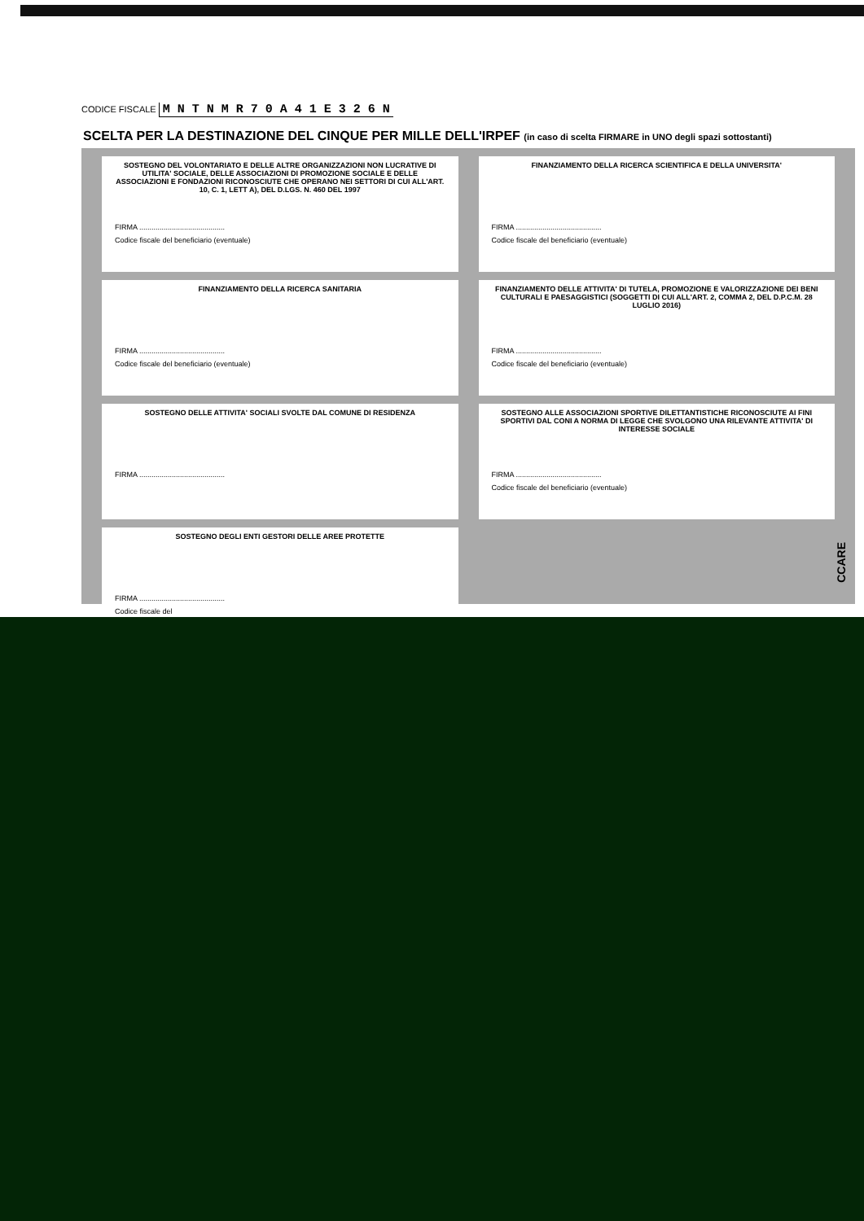CODICE FISCALE M N T N M R 7 0 A 4 1 E 3 2 6 N
SCELTA PER LA DESTINAZIONE DEL CINQUE PER MILLE DELL'IRPEF (in caso di scelta FIRMARE in UNO degli spazi sottostanti)
SOSTEGNO DEL VOLONTARIATO E DELLE ALTRE ORGANIZZAZIONI NON LUCRATIVE DI UTILITA' SOCIALE, DELLE ASSOCIAZIONI DI PROMOZIONE SOCIALE E DELLE ASSOCIAZIONI E FONDAZIONI RICONOSCIUTE CHE OPERANO NEI SETTORI DI CUI ALL'ART. 10, C. 1, LETT A), DEL D.LGS. N. 460 DEL 1997
FIRMA ..........................................
Codice fiscale del beneficiario (eventuale)
FINANZIAMENTO DELLA RICERCA SCIENTIFICA E DELLA UNIVERSITA'
FIRMA ..........................................
Codice fiscale del beneficiario (eventuale)
FINANZIAMENTO DELLA RICERCA SANITARIA
FIRMA ..........................................
Codice fiscale del beneficiario (eventuale)
FINANZIAMENTO DELLE ATTIVITA' DI TUTELA, PROMOZIONE E VALORIZZAZIONE DEI BENI CULTURALI E PAESAGGISTICI (SOGGETTI DI CUI ALL'ART. 2, COMMA 2, DEL D.P.C.M. 28 LUGLIO 2016)
FIRMA ..........................................
Codice fiscale del beneficiario (eventuale)
SOSTEGNO DELLE ATTIVITA' SOCIALI SVOLTE DAL COMUNE DI RESIDENZA
FIRMA ..........................................
SOSTEGNO ALLE ASSOCIAZIONI SPORTIVE DILETTANTISTICHE RICONOSCIUTE AI FINI SPORTIVI DAL CONI A NORMA DI LEGGE CHE SVOLGONO UNA RILEVANTE ATTIVITA' DI INTERESSE SOCIALE
FIRMA ..........................................
Codice fiscale del beneficiario (eventuale)
SOSTEGNO DEGLI ENTI GESTORI DELLE AREE PROTETTE
FIRMA ..........................................
Codice fiscale del
CCARE